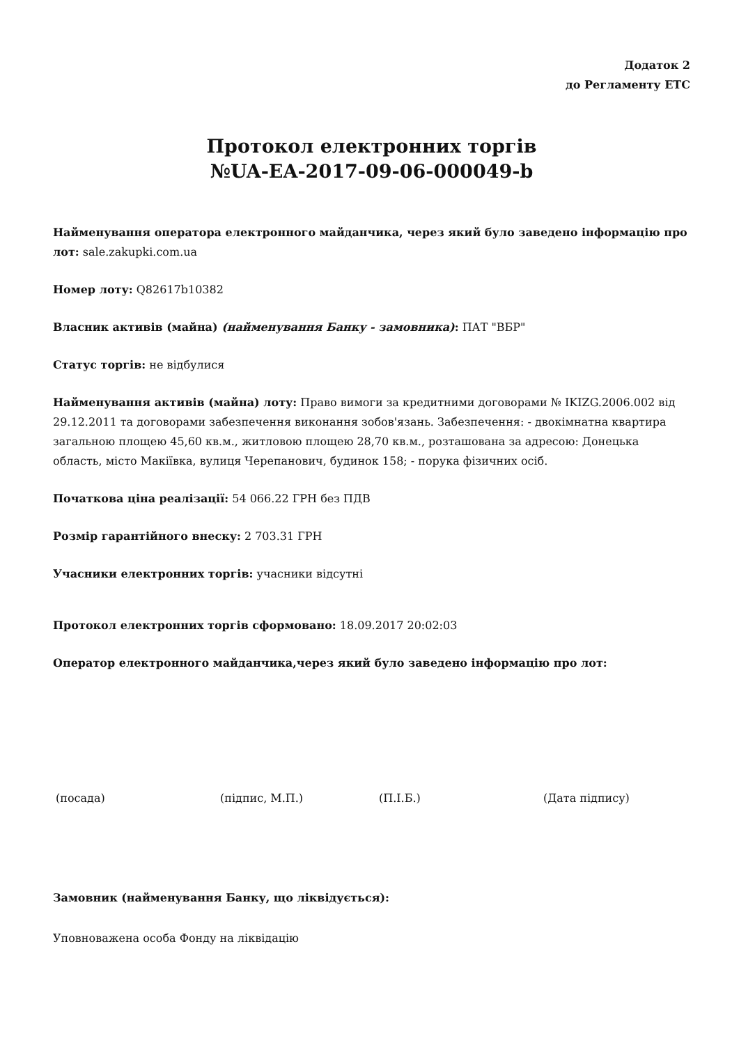Додаток 2
до Регламенту ЕТС
Протокол електронних торгів
№UA-EA-2017-09-06-000049-b
Найменування оператора електронного майданчика, через який було заведено інформацію про лот: sale.zakupki.com.ua
Номер лоту: Q82617b10382
Власник активів (майна) (найменування Банку - замовника): ПАТ "ВБР"
Статус торгів: не відбулися
Найменування активів (майна) лоту: Право вимоги за кредитними договорами № IKIZG.2006.002 від 29.12.2011 та договорами забезпечення виконання зобов'язань. Забезпечення: - двокімнатна квартира загальною площею 45,60 кв.м., житловою площею 28,70 кв.м., розташована за адресою: Донецька область, місто Макіївка, вулиця Черепанович, будинок 158; - порука фізичних осіб.
Початкова ціна реалізації: 54 066.22 ГРН без ПДВ
Розмір гарантійного внеску: 2 703.31 ГРН
Учасники електронних торгів: учасники відсутні
Протокол електронних торгів сформовано: 18.09.2017 20:02:03
Оператор електронного майданчика,через який було заведено інформацію про лот:
(посада) (підпис, М.П.) (П.І.Б.) (Дата підпису)
Замовник (найменування Банку, що ліквідується):
Уповноважена особа Фонду на ліквідацію